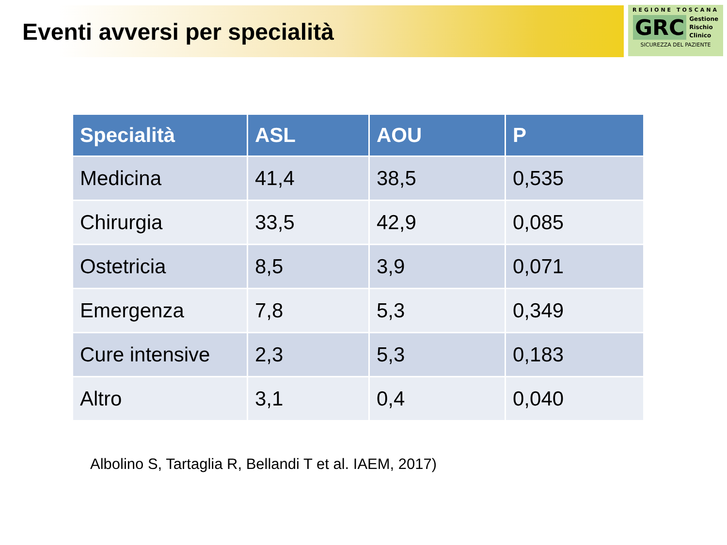Eventi avversi per specialità
REGIONE TOSCANA
GRC Gestione
Rischio
Clinico
SICUREZZA DEL PAZIENTE
| Specialità | ASL | AOU | P |
| --- | --- | --- | --- |
| Medicina | 41,4 | 38,5 | 0,535 |
| Chirurgia | 33,5 | 42,9 | 0,085 |
| Ostetricia | 8,5 | 3,9 | 0,071 |
| Emergenza | 7,8 | 5,3 | 0,349 |
| Cure intensive | 2,3 | 5,3 | 0,183 |
| Altro | 3,1 | 0,4 | 0,040 |
Albolino S, Tartaglia R, Bellandi T et al. IAEM, 2017)